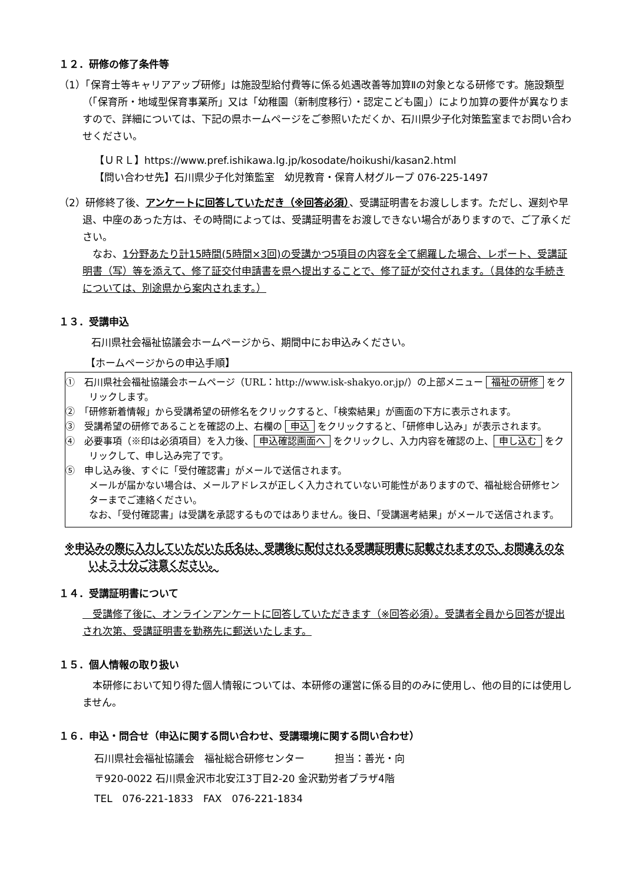１２．研修の修了条件等
（1）「保育士等キャリアアップ研修」は施設型給付費等に係る処遇改善等加算Ⅱの対象となる研修です。施設類型（「保育所・地域型保育事業所」又は「幼稚園（新制度移行）・認定こども園」）により加算の要件が異なりますので、詳細については、下記の県ホームページをご参照いただくか、石川県少子化対策監室までお問い合わせください。
【ＵＲＬ】https://www.pref.ishikawa.lg.jp/kosodate/hoikushi/kasan2.html
【問い合わせ先】石川県少子化対策監室　幼児教育・保育人材グループ 076-225-1497
（2）研修終了後、アンケートに回答していただき（※回答必須）、受講証明書をお渡しします。ただし、遅刻や早退、中座のあった方は、その時間によっては、受講証明書をお渡しできない場合がありますので、ご了承ください。
　なお、1分野あたり計15時間(5時間×3回)の受講かつ5項目の内容を全て網羅した場合、レポート、受講証明書（写）等を添えて、修了証交付申請書を県へ提出することで、修了証が交付されます。（具体的な手続きについては、別途県から案内されます。）
１３．受講申込
石川県社会福祉協議会ホームページから、期間中にお申込みください。
【ホームページからの申込手順】
①　石川県社会福祉協議会ホームページ（URL：http://www.isk-shakyo.or.jp/）の上部メニュー 福祉の研修 をクリックします。
②　「研修新着情報」から受講希望の研修名をクリックすると、「検索結果」が画面の下方に表示されます。
③　受講希望の研修であることを確認の上、右欄の 申込 をクリックすると、「研修申し込み」が表示されます。
④　必要事項（※印は必須項目）を入力後、 申込確認画面へ をクリックし、入力内容を確認の上、 申し込む をクリックして、申し込み完了です。
⑤　申し込み後、すぐに「受付確認書」がメールで送信されます。
メールが届かない場合は、メールアドレスが正しく入力されていない可能性がありますので、福祉総合研修センターまでご連絡ください。
なお、「受付確認書」は受講を承認するものではありません。後日、「受講選考結果」がメールで送信されます。
※申込みの際に入力していただいた氏名は、受講後に配付される受講証明書に記載されますので、お間違えのないよう十分ご注意ください。
１４．受講証明書について
　受講修了後に、オンラインアンケートに回答していただきます（※回答必須）。受講者全員から回答が提出され次第、受講証明書を勤務先に郵送いたします。
１５．個人情報の取り扱い
　本研修において知り得た個人情報については、本研修の運営に係る目的のみに使用し、他の目的には使用しません。
１６．申込・問合せ（申込に関する問い合わせ、受講環境に関する問い合わせ）
石川県社会福祉協議会　福祉総合研修センター　　　担当：善光・向
〒920-0022 石川県金沢市北安江3丁目2-20 金沢勤労者プラザ4階
TEL　076-221-1833　FAX　076-221-1834